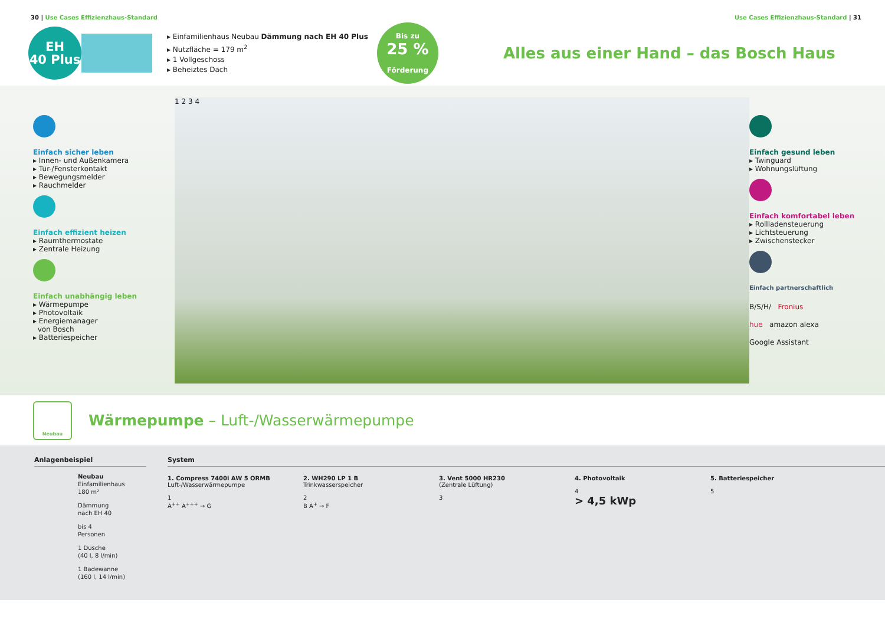30 | Use Cases Effizienzhaus-Standard Use Cases Effizienzhaus-Standard | 31
EH
40 Plus
▸ Einfamilienhaus Neubau Dämmung nach EH 40 Plus
▸ Nutzfläche = 179 m<sup>2</sup>
▸ 1 Vollgeschoss
▸ Beheiztes Dach
Bis zu
25 %
Förderung
Alles aus einer Hand – das Bosch Haus
Einfach sicher leben
▸ Innen- und Außenkamera
▸ Tür-/Fensterkontakt
▸ Bewegungsmelder
▸ Rauchmelder
Einfach effizient heizen
▸ Raumthermostate
▸ Zentrale Heizung
Einfach unabhängig leben
▸ Wärmepumpe
▸ Photovoltaik
▸ Energiemanager
von Bosch
▸ Batteriespeicher
1 2 3 4
Einfach gesund leben
▸ Twinguard
▸ Wohnungslüftung
Einfach komfortabel leben
▸ Rollladensteuerung
▸ Lichtsteuerung
▸ Zwischenstecker
Einfach partnerschaftlich
B/S/H/ Fronius
hue amazon alexa
Google Assistant
Neubau
Wärmepumpe – Luft-/Wasserwärmepumpe
Anlagenbeispiel
Neubau
Einfamilienhaus
180 m²
Dämmung
nach EH 40
bis 4
Personen
1 Dusche
(40 l, 8 l/min)
1 Badewanne
(160 l, 14 l/min)
System
1. Compress 7400i AW 5 ORMB
Luft-/Wasserwärmepumpe
1
A<sup>++</sup> A<sup>+++</sup> → G
2. WH290 LP 1 B
Trinkwasserspeicher
2
B A<sup>+</sup> → F
3. Vent 5000 HR230
(Zentrale Lüftung)
3
4. Photovoltaik
4
> 4,5 kWp
5. Batteriespeicher
5